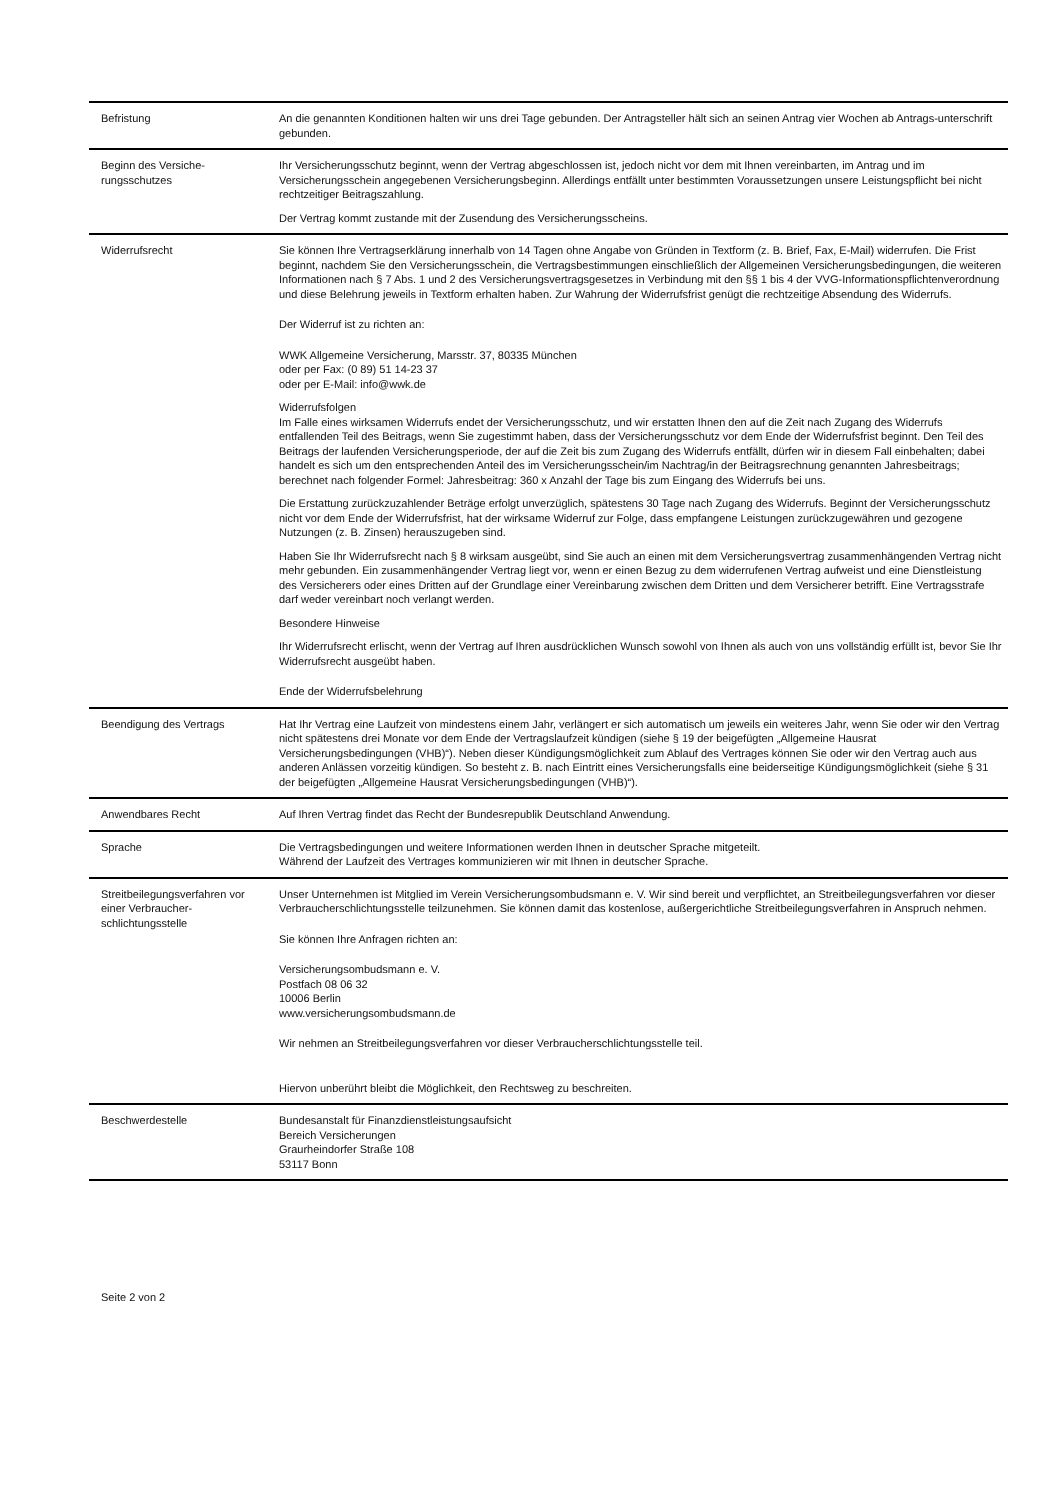| Befristung | An die genannten Konditionen halten wir uns drei Tage gebunden. Der Antragsteller hält sich an seinen Antrag vier Wochen ab Antrags-unterschrift gebunden. |
| Beginn des Versiche-rungsschutzes | Ihr Versicherungsschutz beginnt, wenn der Vertrag abgeschlossen ist, jedoch nicht vor dem mit Ihnen vereinbarten, im Antrag und im Versicherungsschein angegebenen Versicherungsbeginn. Allerdings entfällt unter bestimmten Voraussetzungen unsere Leistungspflicht bei nicht rechtzeitiger Beitragszahlung. Der Vertrag kommt zustande mit der Zusendung des Versicherungsscheins. |
| Widerrufsrecht | Sie können Ihre Vertragserklärung innerhalb von 14 Tagen ohne Angabe von Gründen in Textform (z. B. Brief, Fax, E-Mail) widerrufen. Die Frist beginnt, nachdem Sie den Versicherungsschein, die Vertragsbestimmungen einschließlich der Allgemeinen Versicherungsbedingungen, die weiteren Informationen nach § 7 Abs. 1 und 2 des Versicherungsvertragsgesetzes in Verbindung mit den §§ 1 bis 4 der VVG-Informationspflichtenverordnung und diese Belehrung jeweils in Textform erhalten haben. Zur Wahrung der Widerrufsfrist genügt die rechtzeitige Absendung des Widerrufs. Der Widerruf ist zu richten an: WWK Allgemeine Versicherung, Marsstr. 37, 80335 München oder per Fax: (0 89) 51 14-23 37 oder per E-Mail: info@wwk.de Widerrufsfolgen Im Falle eines wirksamen Widerrufs endet der Versicherungsschutz, und wir erstatten Ihnen den auf die Zeit nach Zugang des Widerrufs entfallenden Teil des Beitrags, wenn Sie zugestimmt haben, dass der Versicherungsschutz vor dem Ende der Widerrufsfrist beginnt. Den Teil des Beitrags der laufenden Versicherungsperiode, der auf die Zeit bis zum Zugang des Widerrufs entfällt, dürfen wir in diesem Fall einbehalten; dabei handelt es sich um den entsprechenden Anteil des im Versicherungsschein/im Nachtrag/in der Beitragsrechnung genannten Jahresbeitrags; berechnet nach folgender Formel: Jahresbeitrag: 360 x Anzahl der Tage bis zum Eingang des Widerrufs bei uns. Die Erstattung zurückzuzahlender Beträge erfolgt unverzüglich, spätestens 30 Tage nach Zugang des Widerrufs. Beginnt der Versicherungsschutz nicht vor dem Ende der Widerrufsfrist, hat der wirksame Widerruf zur Folge, dass empfangene Leistungen zurückzugewähren und gezogene Nutzungen (z. B. Zinsen) herauszugeben sind. Haben Sie Ihr Widerrufsrecht nach § 8 wirksam ausgeübt, sind Sie auch an einen mit dem Versicherungsvertrag zusammenhängenden Vertrag nicht mehr gebunden. Ein zusammenhängender Vertrag liegt vor, wenn er einen Bezug zu dem widerrufenen Vertrag aufweist und eine Dienstleistung des Versicherers oder eines Dritten auf der Grundlage einer Vereinbarung zwischen dem Dritten und dem Versicherer betrifft. Eine Vertragsstrafe darf weder vereinbart noch verlangt werden. Besondere Hinweise Ihr Widerrufsrecht erlischt, wenn der Vertrag auf Ihren ausdrücklichen Wunsch sowohl von Ihnen als auch von uns vollständig erfüllt ist, bevor Sie Ihr Widerrufsrecht ausgeübt haben. Ende der Widerrufsbelehrung |
| Beendigung des Vertrags | Hat Ihr Vertrag eine Laufzeit von mindestens einem Jahr, verlängert er sich automatisch um jeweils ein weiteres Jahr, wenn Sie oder wir den Vertrag nicht spätestens drei Monate vor dem Ende der Vertragslaufzeit kündigen (siehe § 19 der beigefügten „Allgemeine Hausrat Versicherungsbedingungen (VHB)“). Neben dieser Kündigungsmöglichkeit zum Ablauf des Vertrages können Sie oder wir den Vertrag auch aus anderen Anlässen vorzeitig kündigen. So besteht z. B. nach Eintritt eines Versicherungsfalls eine beiderseitige Kündigungsmöglichkeit (siehe § 31 der beigefügten „Allgemeine Hausrat Versicherungsbedingungen (VHB)“). |
| Anwendbares Recht | Auf Ihren Vertrag findet das Recht der Bundesrepublik Deutschland Anwendung. |
| Sprache | Die Vertragsbedingungen und weitere Informationen werden Ihnen in deutscher Sprache mitgeteilt. Während der Laufzeit des Vertrages kommunizieren wir mit Ihnen in deutscher Sprache. |
| Streitbeilegungsverfahren vor einer Verbraucher-schlichtungsstelle | Unser Unternehmen ist Mitglied im Verein Versicherungsombudsmann e. V. Wir sind bereit und verpflichtet, an Streitbeilegungsverfahren vor dieser Verbraucherschlichtungsstelle teilzunehmen. Sie können damit das kostenlose, außergerichtliche Streitbeilegungsverfahren in Anspruch nehmen. Sie können Ihre Anfragen richten an: Versicherungsombudsmann e. V. Postfach 08 06 32 10006 Berlin www.versicherungsombudsmann.de Wir nehmen an Streitbeilegungsverfahren vor dieser Verbraucherschlichtungsstelle teil. Hiervon unberührt bleibt die Möglichkeit, den Rechtsweg zu beschreiten. |
| Beschwerdestelle | Bundesanstalt für Finanzdienstleistungsaufsicht Bereich Versicherungen Graurheindorfer Straße 108 53117 Bonn |
Seite 2 von 2